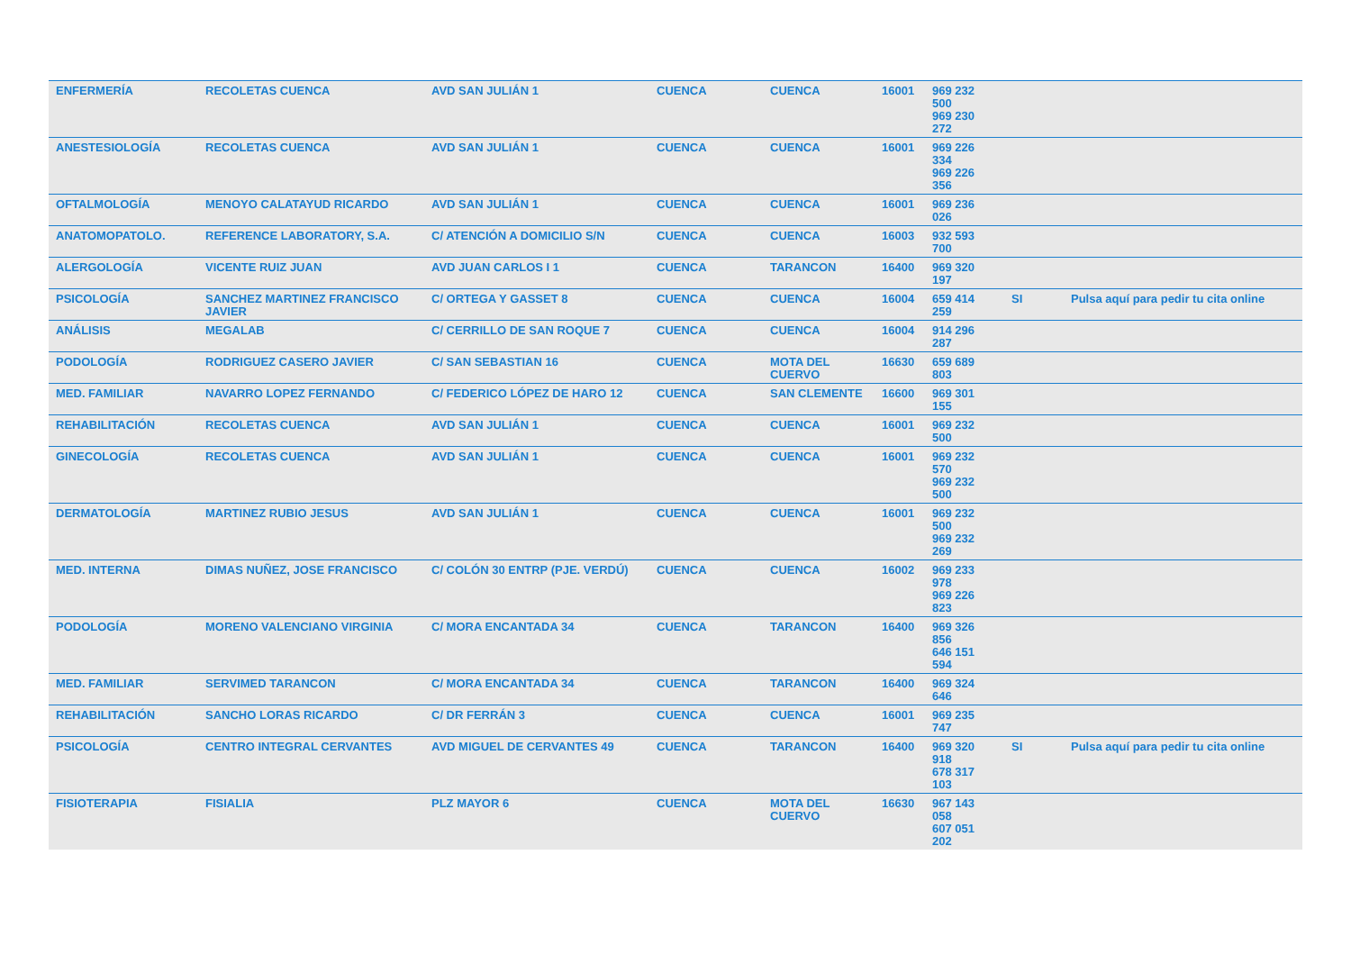| ENFERMERÍA | RECOLETAS CUENCA | AVD SAN JULIÁN 1 | CUENCA | CUENCA | 16001 | 969 232 500 969 230 272 | | |
| ANESTESIOLOGÍA | RECOLETAS CUENCA | AVD SAN JULIÁN 1 | CUENCA | CUENCA | 16001 | 969 226 334 969 226 356 | | |
| OFTALMOLOGÍA | MENOYO CALATAYUD RICARDO | AVD SAN JULIÁN 1 | CUENCA | CUENCA | 16001 | 969 236 026 | | |
| ANATOMOPATOLO. | REFERENCE LABORATORY, S.A. | C/ ATENCIÓN A DOMICILIO S/N | CUENCA | CUENCA | 16003 | 932 593 700 | | |
| ALERGOLOGÍA | VICENTE RUIZ JUAN | AVD JUAN CARLOS I 1 | CUENCA | TARANCON | 16400 | 969 320 197 | | |
| PSICOLOGÍA | SANCHEZ MARTINEZ FRANCISCO JAVIER | C/ ORTEGA Y GASSET 8 | CUENCA | CUENCA | 16004 | 659 414 259 | SI | Pulsa aquí para pedir tu cita online |
| ANÁLISIS | MEGALAB | C/ CERRILLO DE SAN ROQUE 7 | CUENCA | CUENCA | 16004 | 914 296 287 | | |
| PODOLOGÍA | RODRIGUEZ CASERO JAVIER | C/ SAN SEBASTIAN 16 | CUENCA | MOTA DEL CUERVO | 16630 | 659 689 803 | | |
| MED. FAMILIAR | NAVARRO LOPEZ FERNANDO | C/ FEDERICO LÓPEZ DE HARO 12 | CUENCA | SAN CLEMENTE | 16600 | 969 301 155 | | |
| REHABILITACIÓN | RECOLETAS CUENCA | AVD SAN JULIÁN 1 | CUENCA | CUENCA | 16001 | 969 232 500 | | |
| GINECOLOGÍA | RECOLETAS CUENCA | AVD SAN JULIÁN 1 | CUENCA | CUENCA | 16001 | 969 232 570 969 232 500 | | |
| DERMATOLOGÍA | MARTINEZ RUBIO JESUS | AVD SAN JULIÁN 1 | CUENCA | CUENCA | 16001 | 969 232 500 969 232 269 | | |
| MED. INTERNA | DIMAS NUÑEZ, JOSE FRANCISCO | C/ COLÓN 30 ENTRP (PJE. VERDÚ) | CUENCA | CUENCA | 16002 | 969 233 978 969 226 823 | | |
| PODOLOGÍA | MORENO VALENCIANO VIRGINIA | C/ MORA ENCANTADA 34 | CUENCA | TARANCON | 16400 | 969 326 856 646 151 594 | | |
| MED. FAMILIAR | SERVIMED TARANCON | C/ MORA ENCANTADA 34 | CUENCA | TARANCON | 16400 | 969 324 646 | | |
| REHABILITACIÓN | SANCHO LORAS RICARDO | C/ DR FERRÁN 3 | CUENCA | CUENCA | 16001 | 969 235 747 | | |
| PSICOLOGÍA | CENTRO INTEGRAL CERVANTES | AVD MIGUEL DE CERVANTES 49 | CUENCA | TARANCON | 16400 | 969 320 918 678 317 103 | SI | Pulsa aquí para pedir tu cita online |
| FISIOTERAPIA | FISIALIA | PLZ MAYOR 6 | CUENCA | MOTA DEL CUERVO | 16630 | 967 143 058 607 051 202 | | |